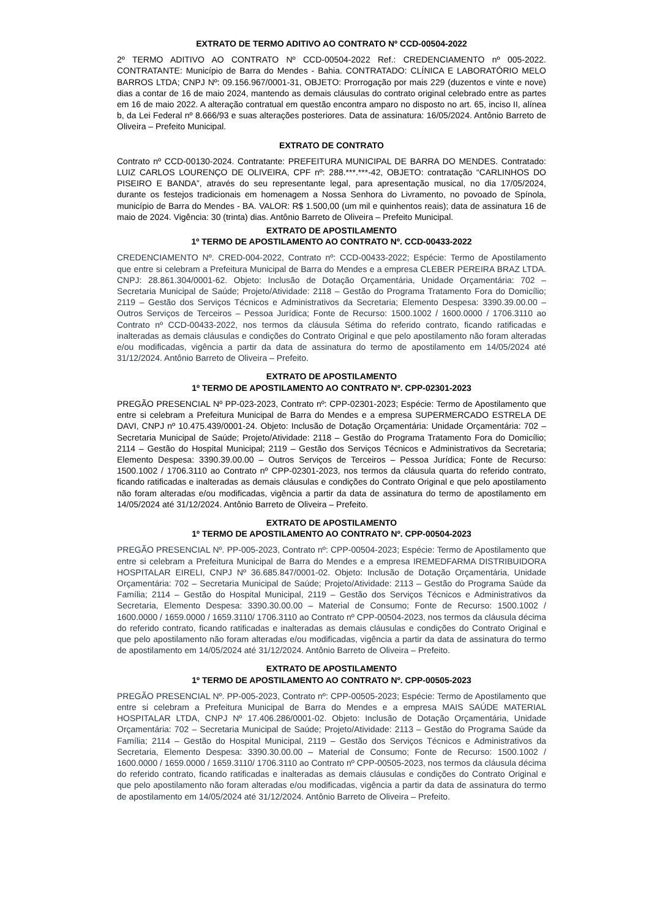EXTRATO DE TERMO ADITIVO AO CONTRATO Nº CCD-00504-2022
2º TERMO ADITIVO AO CONTRATO Nº CCD-00504-2022 Ref.: CREDENCIAMENTO nº 005-2022. CONTRATANTE: Município de Barra do Mendes - Bahia. CONTRATADO: CLÍNICA E LABORATÓRIO MELO BARROS LTDA; CNPJ Nº: 09.156.967/0001-31, OBJETO: Prorrogação por mais 229 (duzentos e vinte e nove) dias a contar de 16 de maio 2024, mantendo as demais cláusulas do contrato original celebrado entre as partes em 16 de maio 2022. A alteração contratual em questão encontra amparo no disposto no art. 65, inciso II, alínea b, da Lei Federal nº 8.666/93 e suas alterações posteriores. Data de assinatura: 16/05/2024. Antônio Barreto de Oliveira – Prefeito Municipal.
EXTRATO DE CONTRATO
Contrato nº CCD-00130-2024. Contratante: PREFEITURA MUNICIPAL DE BARRA DO MENDES. Contratado: LUIZ CARLOS LOURENÇO DE OLIVEIRA, CPF nº: 288.***.***-42, OBJETO: contratação “CARLINHOS DO PISEIRO E BANDA”, através do seu representante legal, para apresentação musical, no dia 17/05/2024, durante os festejos tradicionais em homenagem a Nossa Senhora do Livramento, no povoado de Spínola, município de Barra do Mendes - BA. VALOR: R$ 1.500,00 (um mil e quinhentos reais); data de assinatura 16 de maio de 2024. Vigência: 30 (trinta) dias. Antônio Barreto de Oliveira – Prefeito Municipal.
EXTRATO DE APOSTILAMENTO
1º TERMO DE APOSTILAMENTO AO CONTRATO Nº. CCD-00433-2022
CREDENCIAMENTO Nº. CRED-004-2022, Contrato nº: CCD-00433-2022; Espécie: Termo de Apostilamento que entre si celebram a Prefeitura Municipal de Barra do Mendes e a empresa CLEBER PEREIRA BRAZ LTDA. CNPJ: 28.861.304/0001-62. Objeto: Inclusão de Dotação Orçamentária, Unidade Orçamentária: 702 – Secretaria Municipal de Saúde; Projeto/Atividade: 2118 – Gestão do Programa Tratamento Fora do Domicílio; 2119 – Gestão dos Serviços Técnicos e Administrativos da Secretaria; Elemento Despesa: 3390.39.00.00 – Outros Serviços de Terceiros – Pessoa Jurídica; Fonte de Recurso: 1500.1002 / 1600.0000 / 1706.3110 ao Contrato nº CCD-00433-2022, nos termos da cláusula Sétima do referido contrato, ficando ratificadas e inalteradas as demais cláusulas e condições do Contrato Original e que pelo apostilamento não foram alteradas e/ou modificadas, vigência a partir da data de assinatura do termo de apostilamento em 14/05/2024 até 31/12/2024. Antônio Barreto de Oliveira – Prefeito.
EXTRATO DE APOSTILAMENTO
1º TERMO DE APOSTILAMENTO AO CONTRATO Nº. CPP-02301-2023
PREGÃO PRESENCIAL Nº PP-023-2023, Contrato nº: CPP-02301-2023; Espécie: Termo de Apostilamento que entre si celebram a Prefeitura Municipal de Barra do Mendes e a empresa SUPERMERCADO ESTRELA DE DAVI, CNPJ nº 10.475.439/0001-24. Objeto: Inclusão de Dotação Orçamentária: Unidade Orçamentária: 702 – Secretaria Municipal de Saúde; Projeto/Atividade: 2118 – Gestão do Programa Tratamento Fora do Domicílio; 2114 – Gestão do Hospital Municipal; 2119 – Gestão dos Serviços Técnicos e Administrativos da Secretaria; Elemento Despesa: 3390.39.00.00 – Outros Serviços de Terceiros – Pessoa Jurídica; Fonte de Recurso: 1500.1002 / 1706.3110 ao Contrato nº CPP-02301-2023, nos termos da cláusula quarta do referido contrato, ficando ratificadas e inalteradas as demais cláusulas e condições do Contrato Original e que pelo apostilamento não foram alteradas e/ou modificadas, vigência a partir da data de assinatura do termo de apostilamento em 14/05/2024 até 31/12/2024. Antônio Barreto de Oliveira – Prefeito.
EXTRATO DE APOSTILAMENTO
1º TERMO DE APOSTILAMENTO AO CONTRATO Nº. CPP-00504-2023
PREGÃO PRESENCIAL Nº. PP-005-2023, Contrato nº: CPP-00504-2023; Espécie: Termo de Apostilamento que entre si celebram a Prefeitura Municipal de Barra do Mendes e a empresa IREMEDFARMA DISTRIBUIDORA HOSPITALAR EIRELI, CNPJ Nº 36.685.847/0001-02. Objeto: Inclusão de Dotação Orçamentária, Unidade Orçamentária: 702 – Secretaria Municipal de Saúde; Projeto/Atividade: 2113 – Gestão do Programa Saúde da Família; 2114 – Gestão do Hospital Municipal, 2119 – Gestão dos Serviços Técnicos e Administrativos da Secretaria, Elemento Despesa: 3390.30.00.00 – Material de Consumo; Fonte de Recurso: 1500.1002 / 1600.0000 / 1659.0000 / 1659.3110/ 1706.3110 ao Contrato nº CPP-00504-2023, nos termos da cláusula décima do referido contrato, ficando ratificadas e inalteradas as demais cláusulas e condições do Contrato Original e que pelo apostilamento não foram alteradas e/ou modificadas, vigência a partir da data de assinatura do termo de apostilamento em 14/05/2024 até 31/12/2024. Antônio Barreto de Oliveira – Prefeito.
EXTRATO DE APOSTILAMENTO
1º TERMO DE APOSTILAMENTO AO CONTRATO Nº. CPP-00505-2023
PREGÃO PRESENCIAL Nº. PP-005-2023, Contrato nº: CPP-00505-2023; Espécie: Termo de Apostilamento que entre si celebram a Prefeitura Municipal de Barra do Mendes e a empresa MAIS SAÚDE MATERIAL HOSPITALAR LTDA, CNPJ Nº 17.406.286/0001-02. Objeto: Inclusão de Dotação Orçamentária, Unidade Orçamentária: 702 – Secretaria Municipal de Saúde; Projeto/Atividade: 2113 – Gestão do Programa Saúde da Família; 2114 – Gestão do Hospital Municipal, 2119 – Gestão dos Serviços Técnicos e Administrativos da Secretaria, Elemento Despesa: 3390.30.00.00 – Material de Consumo; Fonte de Recurso: 1500.1002 / 1600.0000 / 1659.0000 / 1659.3110/ 1706.3110 ao Contrato nº CPP-00505-2023, nos termos da cláusula décima do referido contrato, ficando ratificadas e inalteradas as demais cláusulas e condições do Contrato Original e que pelo apostilamento não foram alteradas e/ou modificadas, vigência a partir da data de assinatura do termo de apostilamento em 14/05/2024 até 31/12/2024. Antônio Barreto de Oliveira – Prefeito.